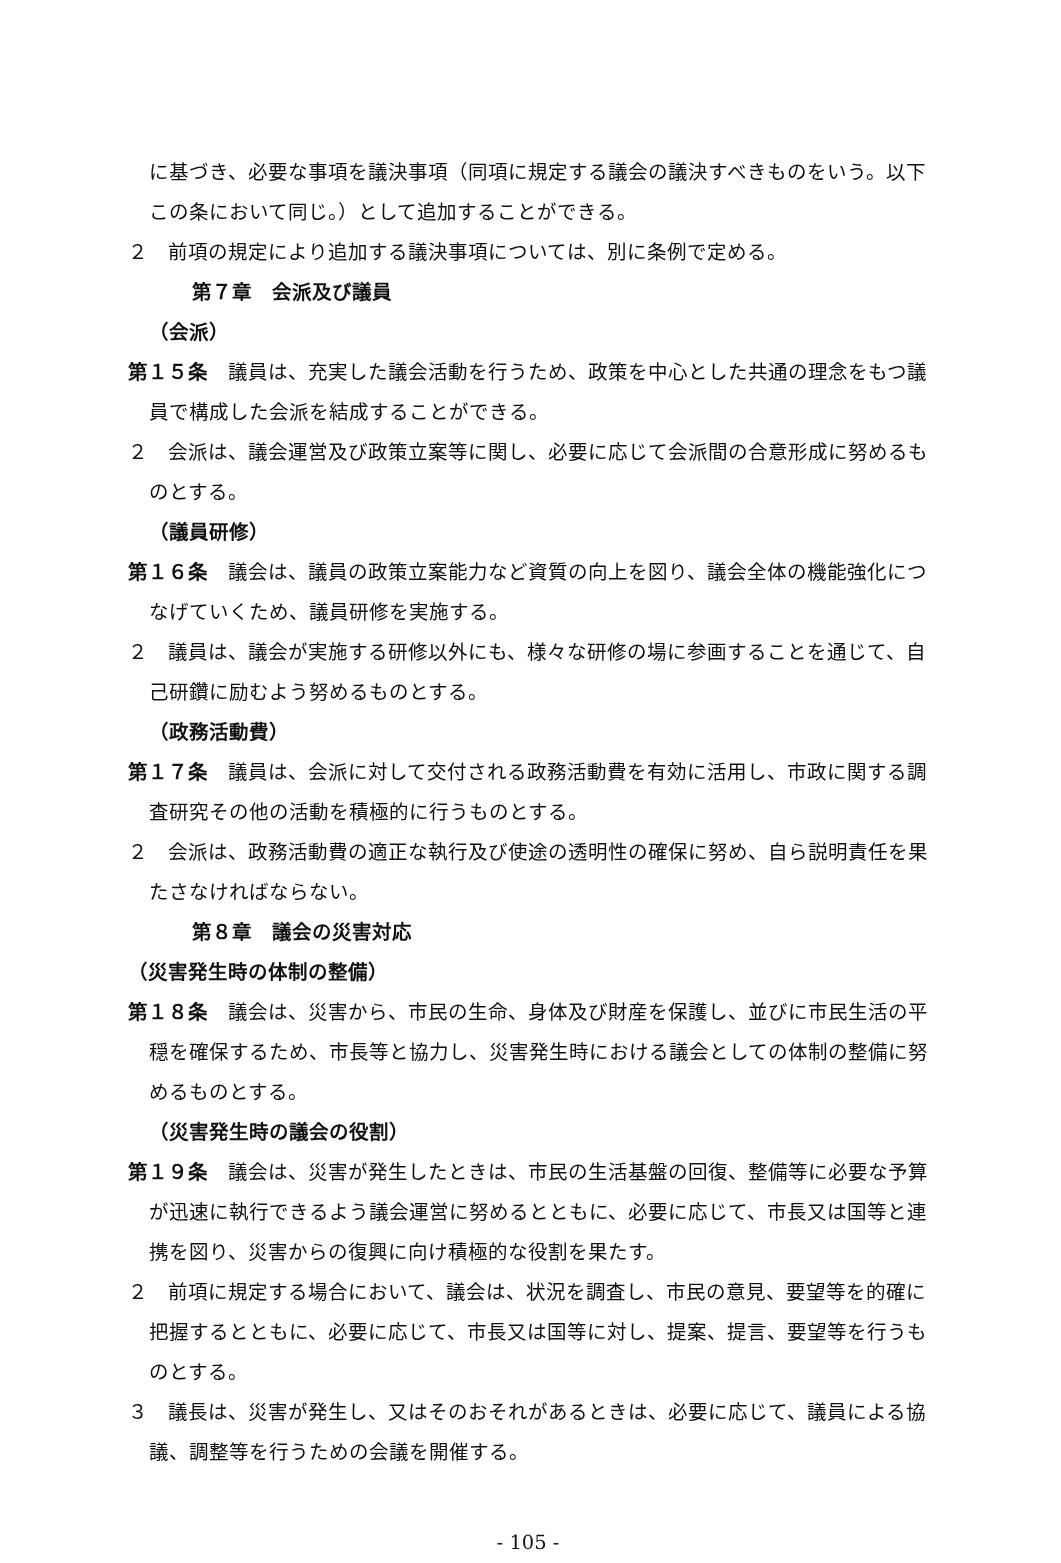に基づき、必要な事項を議決事項（同項に規定する議会の議決すべきものをいう。以下この条において同じ。）として追加することができる。
２　前項の規定により追加する議決事項については、別に条例で定める。
第７章　会派及び議員
（会派）
第１５条　議員は、充実した議会活動を行うため、政策を中心とした共通の理念をもつ議員で構成した会派を結成することができる。
２　会派は、議会運営及び政策立案等に関し、必要に応じて会派間の合意形成に努めるものとする。
（議員研修）
第１６条　議会は、議員の政策立案能力など資質の向上を図り、議会全体の機能強化につなげていくため、議員研修を実施する。
２　議員は、議会が実施する研修以外にも、様々な研修の場に参画することを通じて、自己研鑽に励むよう努めるものとする。
（政務活動費）
第１７条　議員は、会派に対して交付される政務活動費を有効に活用し、市政に関する調査研究その他の活動を積極的に行うものとする。
２　会派は、政務活動費の適正な執行及び使途の透明性の確保に努め、自ら説明責任を果たさなければならない。
第８章　議会の災害対応
（災害発生時の体制の整備）
第１８条　議会は、災害から、市民の生命、身体及び財産を保護し、並びに市民生活の平穏を確保するため、市長等と協力し、災害発生時における議会としての体制の整備に努めるものとする。
（災害発生時の議会の役割）
第１９条　議会は、災害が発生したときは、市民の生活基盤の回復、整備等に必要な予算が迅速に執行できるよう議会運営に努めるとともに、必要に応じて、市長又は国等と連携を図り、災害からの復興に向け積極的な役割を果たす。
２　前項に規定する場合において、議会は、状況を調査し、市民の意見、要望等を的確に把握するとともに、必要に応じて、市長又は国等に対し、提案、提言、要望等を行うものとする。
３　議長は、災害が発生し、又はそのおそれがあるときは、必要に応じて、議員による協議、調整等を行うための会議を開催する。
- 105 -